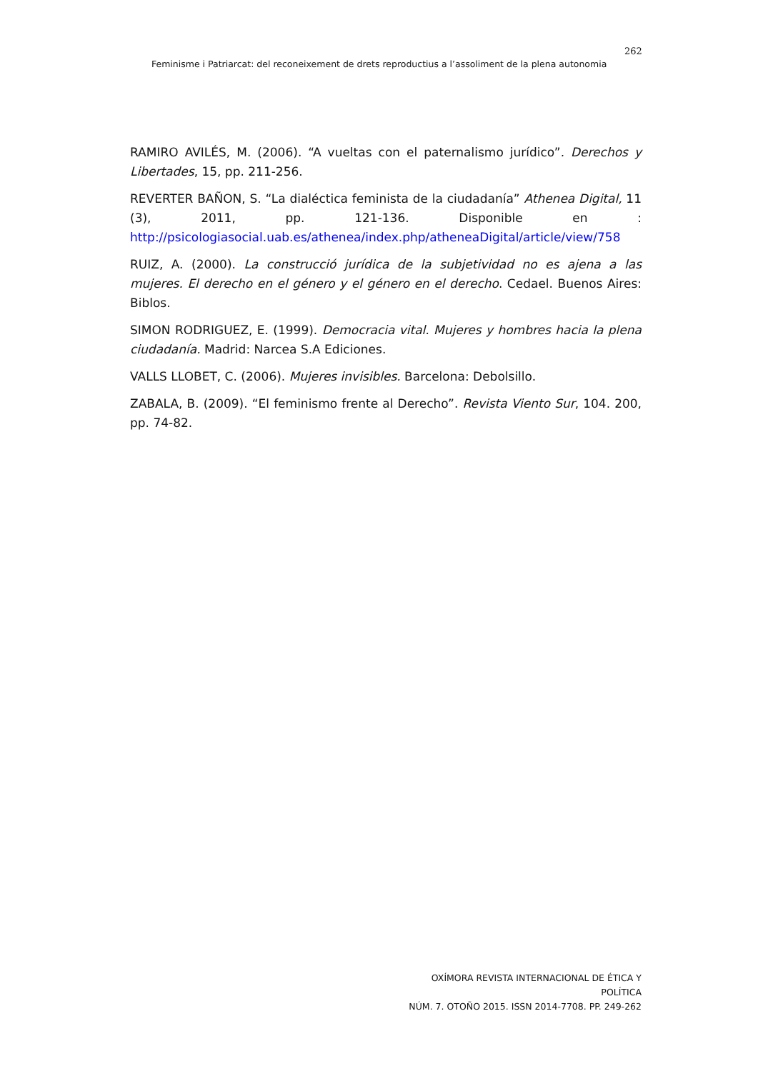262
Feminisme i Patriarcat: del reconeixement de drets reproductius a l’assoliment de la plena autonomia
RAMIRO AVILÉS, M. (2006). “A vueltas con el paternalismo jurídico”. Derechos y Libertades, 15, pp. 211-256.
REVERTER BAÑON, S. “La dialéctica feminista de la ciudadanía” Athenea Digital, 11 (3), 2011, pp. 121-136. Disponible en : http://psicologiasocial.uab.es/athenea/index.php/atheneaDigital/article/view/758
RUIZ, A. (2000). La construcció jurídica de la subjetividad no es ajena a las mujeres. El derecho en el género y el género en el derecho. Cedael. Buenos Aires: Biblos.
SIMON RODRIGUEZ, E. (1999). Democracia vital. Mujeres y hombres hacia la plena ciudadanía. Madrid: Narcea S.A Ediciones.
VALLS LLOBET, C. (2006). Mujeres invisibles. Barcelona: Debolsillo.
ZABALA, B. (2009). “El feminismo frente al Derecho”. Revista Viento Sur, 104. 200, pp. 74-82.
OXÍMORA REVISTA INTERNACIONAL DE ÉTICA Y POLÍTICA
NÚM. 7. OTOÑO 2015. ISSN 2014-7708. PP. 249-262